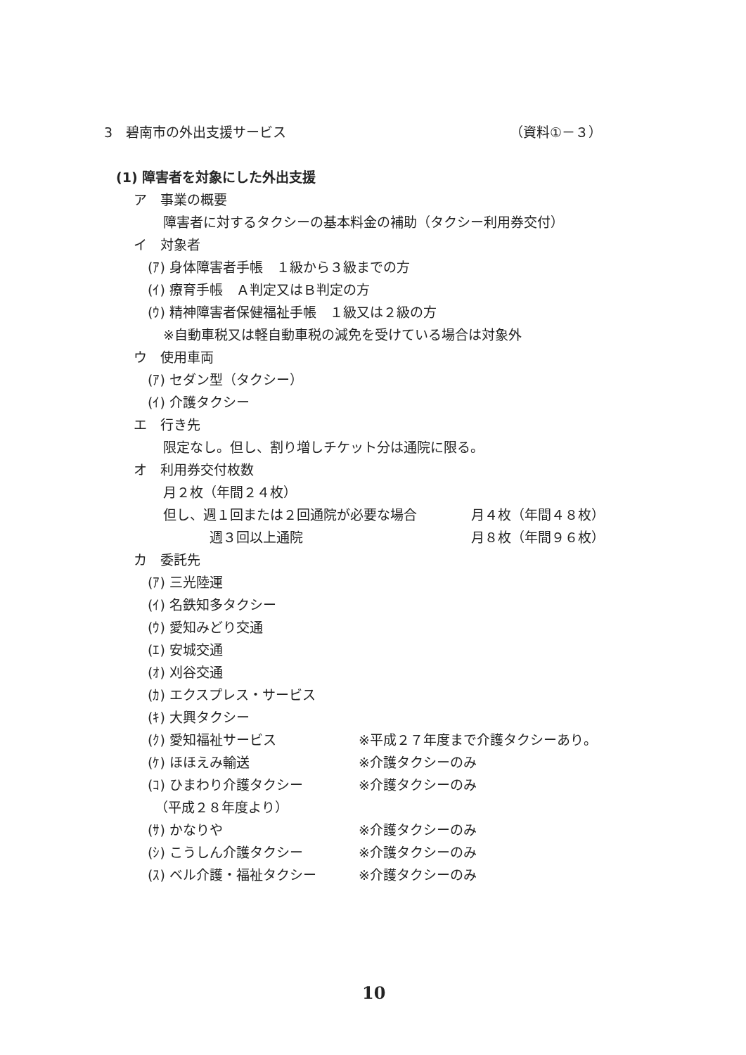3　碧南市の外出支援サービス （資料①－３）
(1) 障害者を対象にした外出支援
ア　事業の概要
障害者に対するタクシーの基本料金の補助（タクシー利用券交付）
イ　対象者
(ｱ) 身体障害者手帳　１級から３級までの方
(ｲ) 療育手帳　Ａ判定又はＢ判定の方
(ｳ) 精神障害者保健福祉手帳　１級又は２級の方
※自動車税又は軽自動車税の減免を受けている場合は対象外
ウ　使用車両
(ｱ) セダン型（タクシー）
(ｲ) 介護タクシー
エ　行き先
限定なし。但し、割り増しチケット分は通院に限る。
オ　利用券交付枚数
月２枚（年間２４枚）
但し、週１回または２回通院が必要な場合 月４枚（年間４８枚）
週３回以上通院 月８枚（年間９６枚）
カ　委託先
(ｱ) 三光陸運
(ｲ) 名鉄知多タクシー
(ｳ) 愛知みどり交通
(ｴ) 安城交通
(ｵ) 刈谷交通
(ｶ) エクスプレス・サービス
(ｷ) 大興タクシー
(ｸ) 愛知福祉サービス ※平成２７年度まで介護タクシーあり。
(ｹ) ほほえみ輸送 ※介護タクシーのみ
(ｺ) ひまわり介護タクシー ※介護タクシーのみ
（平成２８年度より）
(ｻ) かなりや ※介護タクシーのみ
(ｼ) こうしん介護タクシー ※介護タクシーのみ
(ｽ) ベル介護・福祉タクシー ※介護タクシーのみ
10